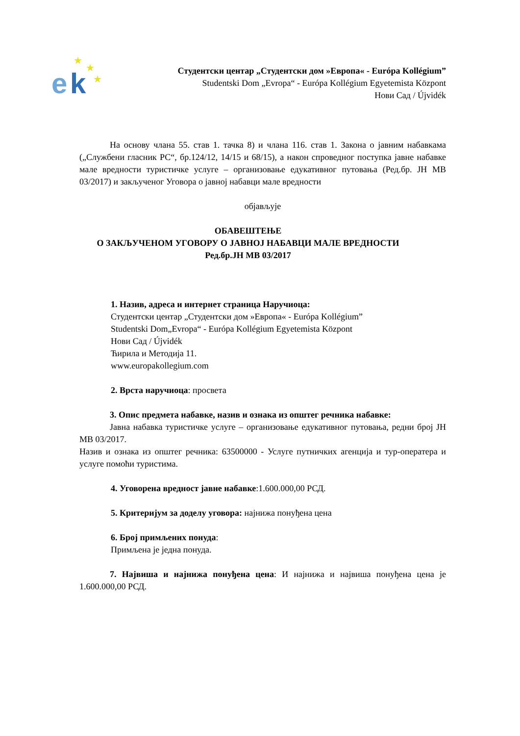e
k
★
★
★
Студентски центар „Студентски дом »Европа« - Európa Kollégium”
Studentski Dom „Evropa“ - Európa Kollégium Egyetemista Központ
Нови Сад / Újvidék
На основу члана 55. став 1. тачка 8) и члана 116. став 1. Закона о јавним набавкама („Службени гласник РС“, бр.124/12, 14/15 и 68/15), а након спроведног поступка јавне набавке мале вредности туристичке услуге – организовање едукативног путовања (Ред.бр. ЈН МВ 03/2017) и закљученог Уговора о јавној набавци мале вредности
објављује
ОБАВЕШТЕЊЕ
О ЗАКЉУЧЕНОМ УГОВОРУ О ЈАВНОЈ НАБАВЦИ МАЛЕ ВРЕДНОСТИ
Ред.бр.ЈН МВ 03/2017
1. Назив, адреса и интернет страница Наручиоца:
Студентски центар „Студентски дом »Европа« - Európa Kollégium”
Studentski Dom„Evropa“ - Európa Kollégium Egyetemista Központ
Нови Сад / Újvidék
Ћирила и Методија 11.
www.europakollegium.com
2. Врста наручиоца: просвета
3. Опис предмета набавке, назив и ознака из општег речника набавке:
Јавна набавка туристичке услуге – организовање едукативног путовања, редни број ЈН МВ 03/2017.
Назив и ознака из општег речника: 63500000 - Услуге путничких агенција и тур-оператера и услуге помоћи туристима.
4. Уговорена вредност јавне набавке:1.600.000,00 РСД.
5. Критеријум за доделу уговора: најнижа понуђена цена
6. Број примљених понуда:
Примљена је једна понуда.
7. Највиша и најнижа понуђена цена: И најнижа и највиша понуђена цена је 1.600.000,00 РСД.